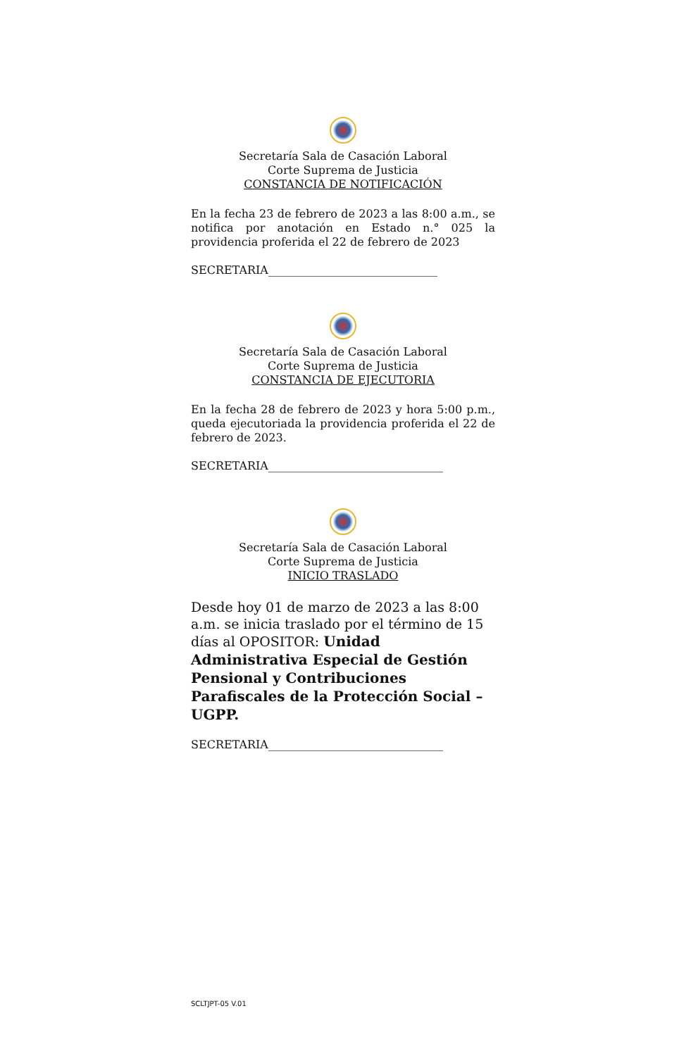Secretaría Sala de Casación Laboral
Corte Suprema de Justicia
CONSTANCIA DE NOTIFICACIÓN
En la fecha 23 de febrero de 2023 a las 8:00 a.m., se notifica por anotación en Estado n.° 025 la providencia proferida el 22 de febrero de 2023
SECRETARIA______________________________
Secretaría Sala de Casación Laboral
Corte Suprema de Justicia
CONSTANCIA DE EJECUTORIA
En la fecha 28 de febrero de 2023 y hora 5:00 p.m., queda ejecutoriada la providencia proferida el 22 de febrero de 2023.
SECRETARIA_______________________________
Secretaría Sala de Casación Laboral
Corte Suprema de Justicia
INICIO TRASLADO
Desde hoy 01 de marzo de 2023 a las 8:00 a.m. se inicia traslado por el término de 15 días al OPOSITOR: Unidad Administrativa Especial de Gestión Pensional y Contribuciones Parafiscales de la Protección Social – UGPP.
SECRETARIA_______________________________
SCLTJPT-05 V.01